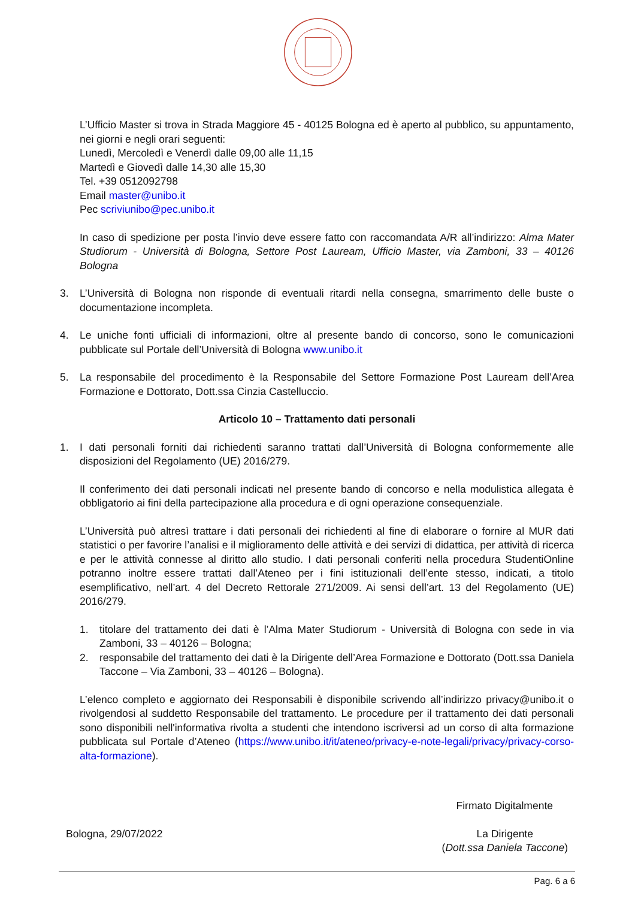L’Ufficio Master si trova in Strada Maggiore 45 - 40125 Bologna ed è aperto al pubblico, su appuntamento, nei giorni e negli orari seguenti:
Lunedì, Mercoledì e Venerdì dalle 09,00 alle 11,15
Martedì e Giovedì dalle 14,30 alle 15,30
Tel. +39 0512092798
Email master@unibo.it
Pec scriviunibo@pec.unibo.it
In caso di spedizione per posta l’invio deve essere fatto con raccomandata A/R all’indirizzo: Alma Mater Studiorum - Università di Bologna, Settore Post Lauream, Ufficio Master, via Zamboni, 33 – 40126 Bologna
3. L’Università di Bologna non risponde di eventuali ritardi nella consegna, smarrimento delle buste o documentazione incompleta.
4. Le uniche fonti ufficiali di informazioni, oltre al presente bando di concorso, sono le comunicazioni pubblicate sul Portale dell’Università di Bologna www.unibo.it
5. La responsabile del procedimento è la Responsabile del Settore Formazione Post Lauream dell’Area Formazione e Dottorato, Dott.ssa Cinzia Castelluccio.
Articolo 10 – Trattamento dati personali
1. I dati personali forniti dai richiedenti saranno trattati dall’Università di Bologna conformemente alle disposizioni del Regolamento (UE) 2016/279.
Il conferimento dei dati personali indicati nel presente bando di concorso e nella modulistica allegata è obbligatorio ai fini della partecipazione alla procedura e di ogni operazione consequenziale.
L’Università può altresì trattare i dati personali dei richiedenti al fine di elaborare o fornire al MUR dati statistici o per favorire l’analisi e il miglioramento delle attività e dei servizi di didattica, per attività di ricerca e per le attività connesse al diritto allo studio. I dati personali conferiti nella procedura StudentiOnline potranno inoltre essere trattati dall’Ateneo per i fini istituzionali dell’ente stesso, indicati, a titolo esemplificativo, nell’art. 4 del Decreto Rettorale 271/2009. Ai sensi dell’art. 13 del Regolamento (UE) 2016/279.
1. titolare del trattamento dei dati è l’Alma Mater Studiorum - Università di Bologna con sede in via Zamboni, 33 – 40126 – Bologna;
2. responsabile del trattamento dei dati è la Dirigente dell’Area Formazione e Dottorato (Dott.ssa Daniela Taccone – Via Zamboni, 33 – 40126 – Bologna).
L’elenco completo e aggiornato dei Responsabili è disponibile scrivendo all’indirizzo privacy@unibo.it o rivolgendosi al suddetto Responsabile del trattamento. Le procedure per il trattamento dei dati personali sono disponibili nell'informativa rivolta a studenti che intendono iscriversi ad un corso di alta formazione pubblicata sul Portale d’Ateneo (https://www.unibo.it/it/ateneo/privacy-e-note-legali/privacy/privacy-corso-alta-formazione).
Firmato Digitalmente
Bologna, 29/07/2022 La Dirigente
(Dott.ssa Daniela Taccone)
Pag. 6 a 6